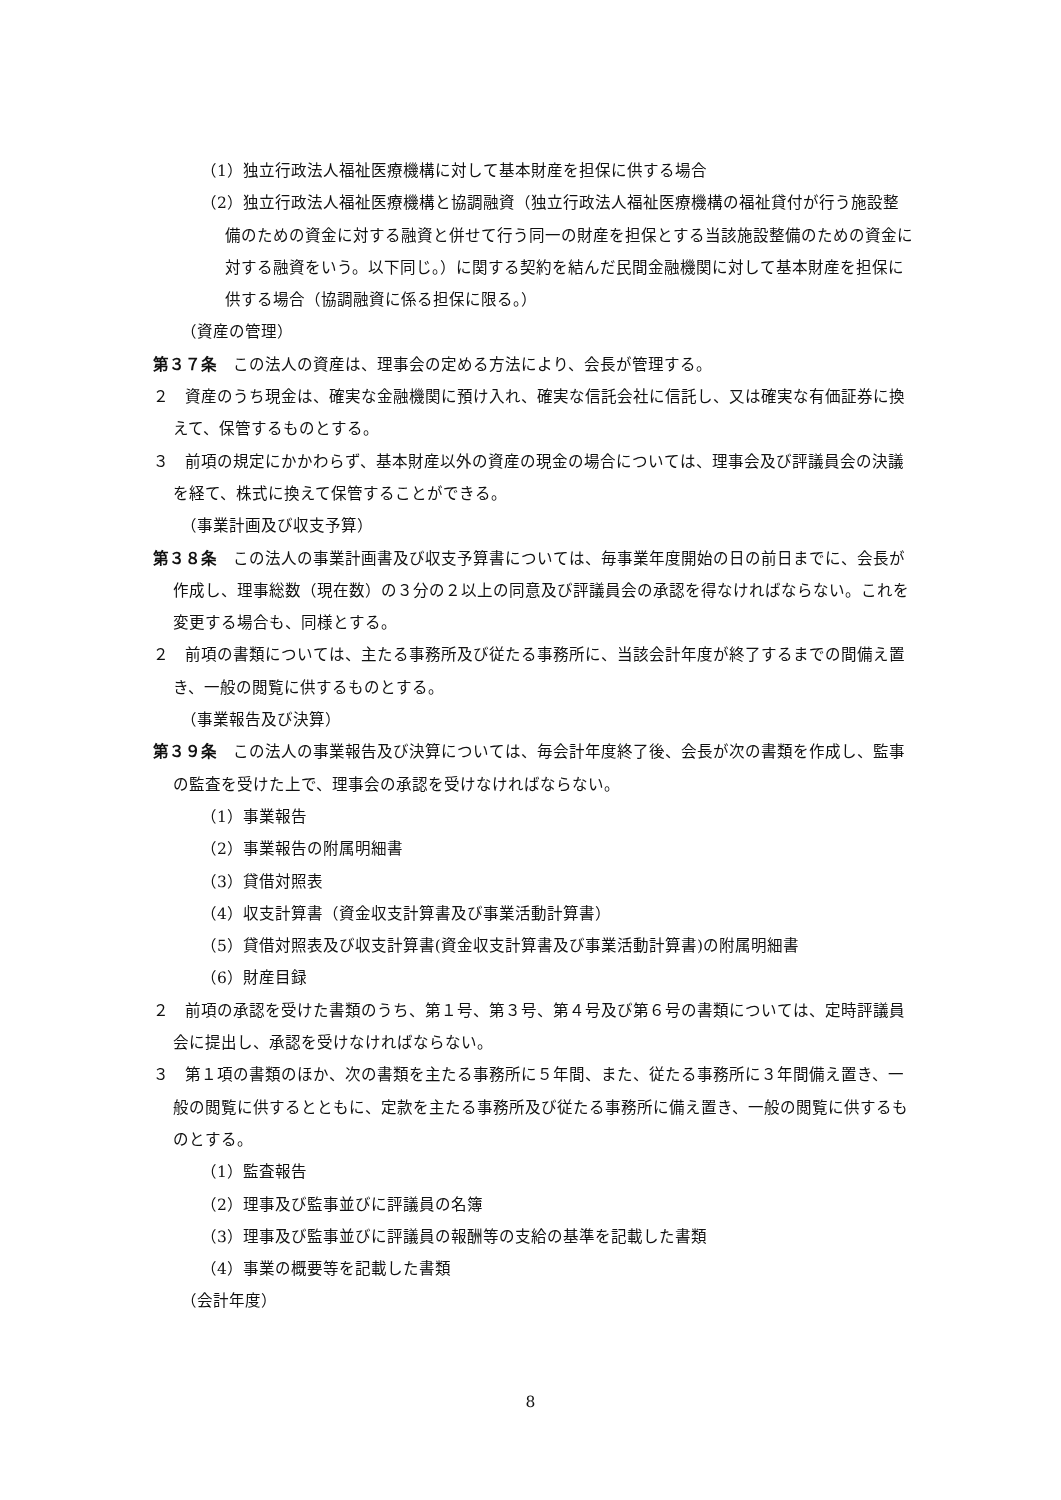（1）独立行政法人福祉医療機構に対して基本財産を担保に供する場合
（2）独立行政法人福祉医療機構と協調融資（独立行政法人福祉医療機構の福祉貸付が行う施設整備のための資金に対する融資と併せて行う同一の財産を担保とする当該施設整備のための資金に対する融資をいう。以下同じ。）に関する契約を結んだ民間金融機関に対して基本財産を担保に供する場合（協調融資に係る担保に限る。）
（資産の管理）
第３７条　この法人の資産は、理事会の定める方法により、会長が管理する。
２　資産のうち現金は、確実な金融機関に預け入れ、確実な信託会社に信託し、又は確実な有価証券に換えて、保管するものとする。
３　前項の規定にかかわらず、基本財産以外の資産の現金の場合については、理事会及び評議員会の決議を経て、株式に換えて保管することができる。
（事業計画及び収支予算）
第３８条　この法人の事業計画書及び収支予算書については、毎事業年度開始の日の前日までに、会長が作成し、理事総数（現在数）の３分の２以上の同意及び評議員会の承認を得なければならない。これを変更する場合も、同様とする。
２　前項の書類については、主たる事務所及び従たる事務所に、当該会計年度が終了するまでの間備え置き、一般の閲覧に供するものとする。
（事業報告及び決算）
第３９条　この法人の事業報告及び決算については、毎会計年度終了後、会長が次の書類を作成し、監事の監査を受けた上で、理事会の承認を受けなければならない。
（1）事業報告
（2）事業報告の附属明細書
（3）貸借対照表
（4）収支計算書（資金収支計算書及び事業活動計算書）
（5）貸借対照表及び収支計算書(資金収支計算書及び事業活動計算書)の附属明細書
（6）財産目録
２　前項の承認を受けた書類のうち、第１号、第３号、第４号及び第６号の書類については、定時評議員会に提出し、承認を受けなければならない。
３　第１項の書類のほか、次の書類を主たる事務所に５年間、また、従たる事務所に３年間備え置き、一般の閲覧に供するとともに、定款を主たる事務所及び従たる事務所に備え置き、一般の閲覧に供するものとする。
（1）監査報告
（2）理事及び監事並びに評議員の名簿
（3）理事及び監事並びに評議員の報酬等の支給の基準を記載した書類
（4）事業の概要等を記載した書類
（会計年度）
8